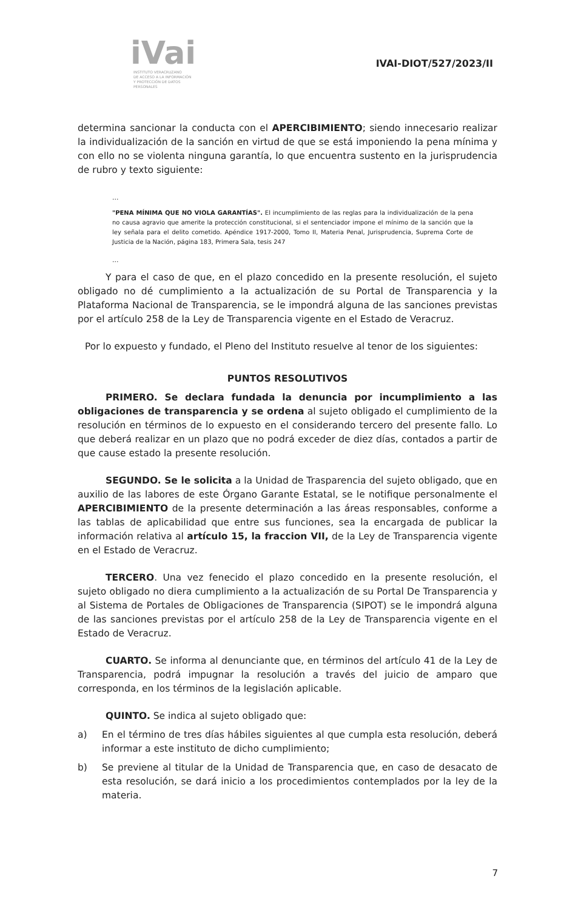iVai
INSTITUTO VERACRUZANO
DE ACCESO A LA INFORMACIÓN
Y PROTECCIÓN DE DATOS PERSONALES
IVAI-DIOT/527/2023/II
determina sancionar la conducta con el APERCIBIMIENTO; siendo innecesario realizar la individualización de la sanción en virtud de que se está imponiendo la pena mínima y con ello no se violenta ninguna garantía, lo que encuentra sustento en la jurisprudencia de rubro y texto siguiente:
...
"PENA MÍNIMA QUE NO VIOLA GARANTÍAS". El incumplimiento de las reglas para la individualización de la pena no causa agravio que amerite la protección constitucional, si el sentenciador impone el mínimo de la sanción que la ley señala para el delito cometido. Apéndice 1917-2000, Tomo II, Materia Penal, Jurisprudencia, Suprema Corte de Justicia de la Nación, página 183, Primera Sala, tesis 247
...
Y para el caso de que, en el plazo concedido en la presente resolución, el sujeto obligado no dé cumplimiento a la actualización de su Portal de Transparencia y la Plataforma Nacional de Transparencia, se le impondrá alguna de las sanciones previstas por el artículo 258 de la Ley de Transparencia vigente en el Estado de Veracruz.
Por lo expuesto y fundado, el Pleno del Instituto resuelve al tenor de los siguientes:
PUNTOS RESOLUTIVOS
PRIMERO. Se declara fundada la denuncia por incumplimiento a las obligaciones de transparencia y se ordena al sujeto obligado el cumplimiento de la resolución en términos de lo expuesto en el considerando tercero del presente fallo. Lo que deberá realizar en un plazo que no podrá exceder de diez días, contados a partir de que cause estado la presente resolución.
SEGUNDO. Se le solicita a la Unidad de Trasparencia del sujeto obligado, que en auxilio de las labores de este Órgano Garante Estatal, se le notifique personalmente el APERCIBIMIENTO de la presente determinación a las áreas responsables, conforme a las tablas de aplicabilidad que entre sus funciones, sea la encargada de publicar la información relativa al artículo 15, la fraccion VII, de la Ley de Transparencia vigente en el Estado de Veracruz.
TERCERO. Una vez fenecido el plazo concedido en la presente resolución, el sujeto obligado no diera cumplimiento a la actualización de su Portal De Transparencia y al Sistema de Portales de Obligaciones de Transparencia (SIPOT) se le impondrá alguna de las sanciones previstas por el artículo 258 de la Ley de Transparencia vigente en el Estado de Veracruz.
CUARTO. Se informa al denunciante que, en términos del artículo 41 de la Ley de Transparencia, podrá impugnar la resolución a través del juicio de amparo que corresponda, en los términos de la legislación aplicable.
QUINTO. Se indica al sujeto obligado que:
a) En el término de tres días hábiles siguientes al que cumpla esta resolución, deberá informar a este instituto de dicho cumplimiento;
b) Se previene al titular de la Unidad de Transparencia que, en caso de desacato de esta resolución, se dará inicio a los procedimientos contemplados por la ley de la materia.
7